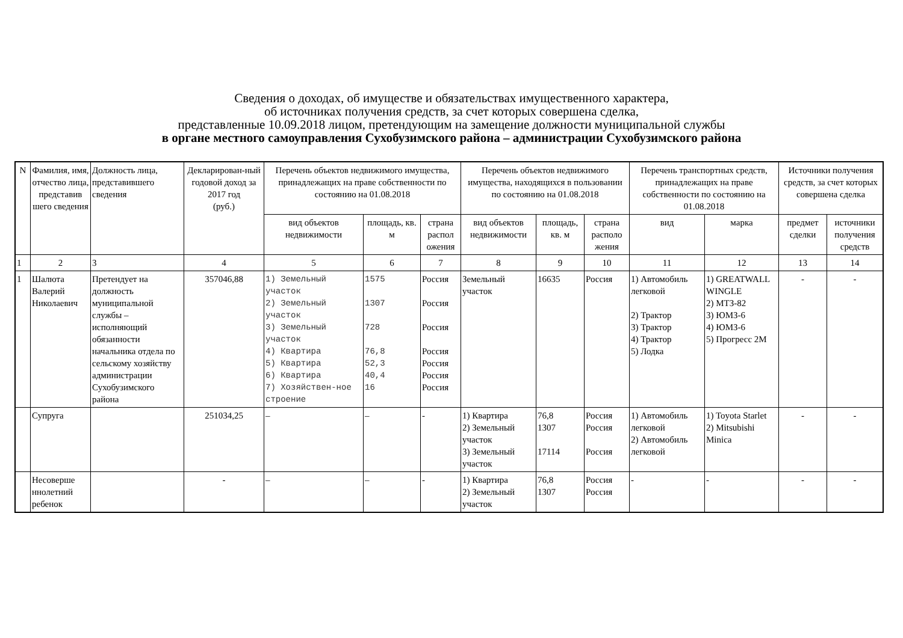Сведения о доходах, об имуществе и обязательствах имущественного характера,
об источниках получения средств, за счет которых совершена сделка,
представленные 10.09.2018 лицом, претендующим на замещение должности муниципальной службы
в органе местного самоуправления Сухобузимского района – администрации Сухобузимского района
| N | Фамилия, имя, отчество лица, представив шего сведения | Должность лица, представившего сведения | Декларирован-ный годовой доход за 2017 год (руб.) | Перечень объектов недвижимого имущества, принадлежащих на праве собственности по состоянию на 01.08.2018 | | | Перечень объектов недвижимого имущества, находящихся в пользовании по состоянию на 01.08.2018 | | | Перечень транспортных средств, принадлежащих на праве собственности по состоянию на 01.08.2018 | | Источники получения средств, за счет которых совершена сделка | |
| --- | --- | --- | --- | --- | --- | --- | --- | --- | --- | --- | --- | --- | --- |
| | | | | вид объектов недвижимости | площадь, кв. м | страна распол ожения | вид объектов недвижимости | площадь, кв. м | страна располо жения | вид | марка | предмет сделки | источники получения средств |
| 1 | 2 | 3 | 4 | 5 | 6 | 7 | 8 | 9 | 10 | 11 | 12 | 13 | 14 |
| 1 | Шалюта Валерий Николаевич | Претендует на должность муниципальной службы – исполняющий обязанности начальника отдела по сельскому хозяйству администрации Сухобузимского района | 357046,88 | 1) Земельный участок 2) Земельный участок 3) Земельный участок 4) Квартира 5) Квартира 6) Квартира 7) Хозяйствен-ное строение | 1575 1307 728 76,8 52,3 40,4 16 | Россия Россия Россия Россия Россия Россия Россия | Земельный участок | 16635 | Россия | 1) Автомобиль легковой 2) Трактор 3) Трактор 4) Трактор 5) Лодка | 1) GREATWALL WINGLE 2) МТЗ-82 3) ЮМЗ-6 4) ЮМЗ-6 5) Прогресс 2М | - | - |
| | Супруга | | 251034,25 | – | – | - | 1) Квартира 2) Земельный участок 3) Земельный участок | 76,8 1307 17114 | Россия Россия Россия | 1) Автомобиль легковой 2) Автомобиль легковой | 1) Toyota Starlet 2) Mitsubishi Minica | - | - |
| | Несоверше ннолетний ребенок | | - | – | – | - | 1) Квартира 2) Земельный участок | 76,8 1307 | Россия Россия | - | - | - | - |